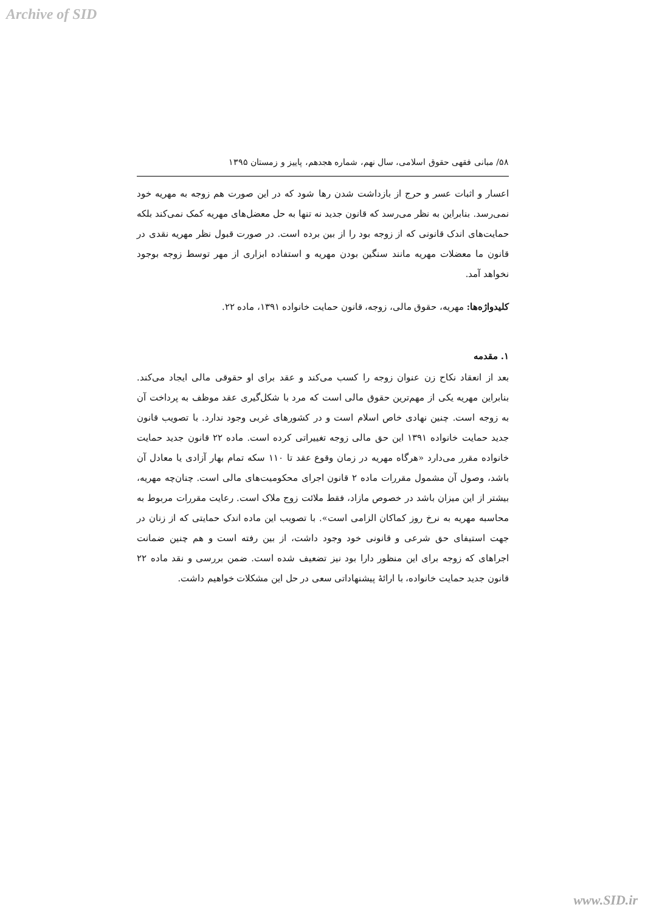Archive of SID
۵۸/ مبانی فقهی حقوق اسلامی، سال نهم، شماره هجدهم، پاییز و زمستان ۱۳۹۵
اعسار و اثبات عسر و حرج از بازداشت شدن رها شود که در این صورت هم زوجه به مهریه خود نمی‌رسد. بنابراین به نظر می‌رسد که قانون جدید نه تنها به حل معضل‌های مهریه کمک نمی‌کند بلکه حمایت‌های اندک قانونی که از زوجه بود را از بین برده است. در صورت قبول نظر مهریه نقدی در قانون ما معضلات مهریه مانند سنگین بودن مهریه و استفاده ابزاری از مهر توسط زوجه بوجود نخواهد آمد.
کلیدواژه‌ها: مهریه، حقوق مالی، زوجه، قانون حمایت خانواده ۱۳۹۱، ماده ۲۲.
۱. مقدمه
بعد از انعقاد نکاح زن عنوان زوجه را کسب می‌کند و عقد برای او حقوقی مالی ایجاد می‌کند. بنابراین مهریه یکی از مهم‌ترین حقوق مالی است که مرد با شکل‌گیری عقد موظف به پرداخت آن به زوجه است. چنین نهادی خاص اسلام است و در کشورهای غربی وجود ندارد. با تصویب قانون جدید حمایت خانواده ۱۳۹۱ این حق مالی زوجه تغییراتی کرده است. ماده ۲۲ قانون جدید حمایت خانواده مقرر می‌دارد «هرگاه مهریه در زمان وقوع عقد تا ۱۱۰ سکه تمام بهار آزادی یا معادل آن باشد، وصول آن مشمول مقررات ماده ۲ قانون اجرای محکومیت‌های مالی است. چنان‌چه مهریه، بیشتر از این میزان باشد در خصوص مازاد، فقط ملائت زوج ملاک است. رعایت مقررات مربوط به محاسبه مهریه به نرخ روز کماکان الزامی است». با تصویب این ماده اندک حمایتی که از زنان در جهت استیفای حق شرعی و قانونی خود وجود داشت، از بین رفته است و هم چنین ضمانت اجراهای که زوجه برای این منظور دارا بود نیز تضعیف شده است. ضمن بررسی و نقد ماده ۲۲ قانون جدید حمایت خانواده، با ارائهٔ پیشنهاداتی سعی در حل این مشکلات خواهیم داشت.
www.SID.ir